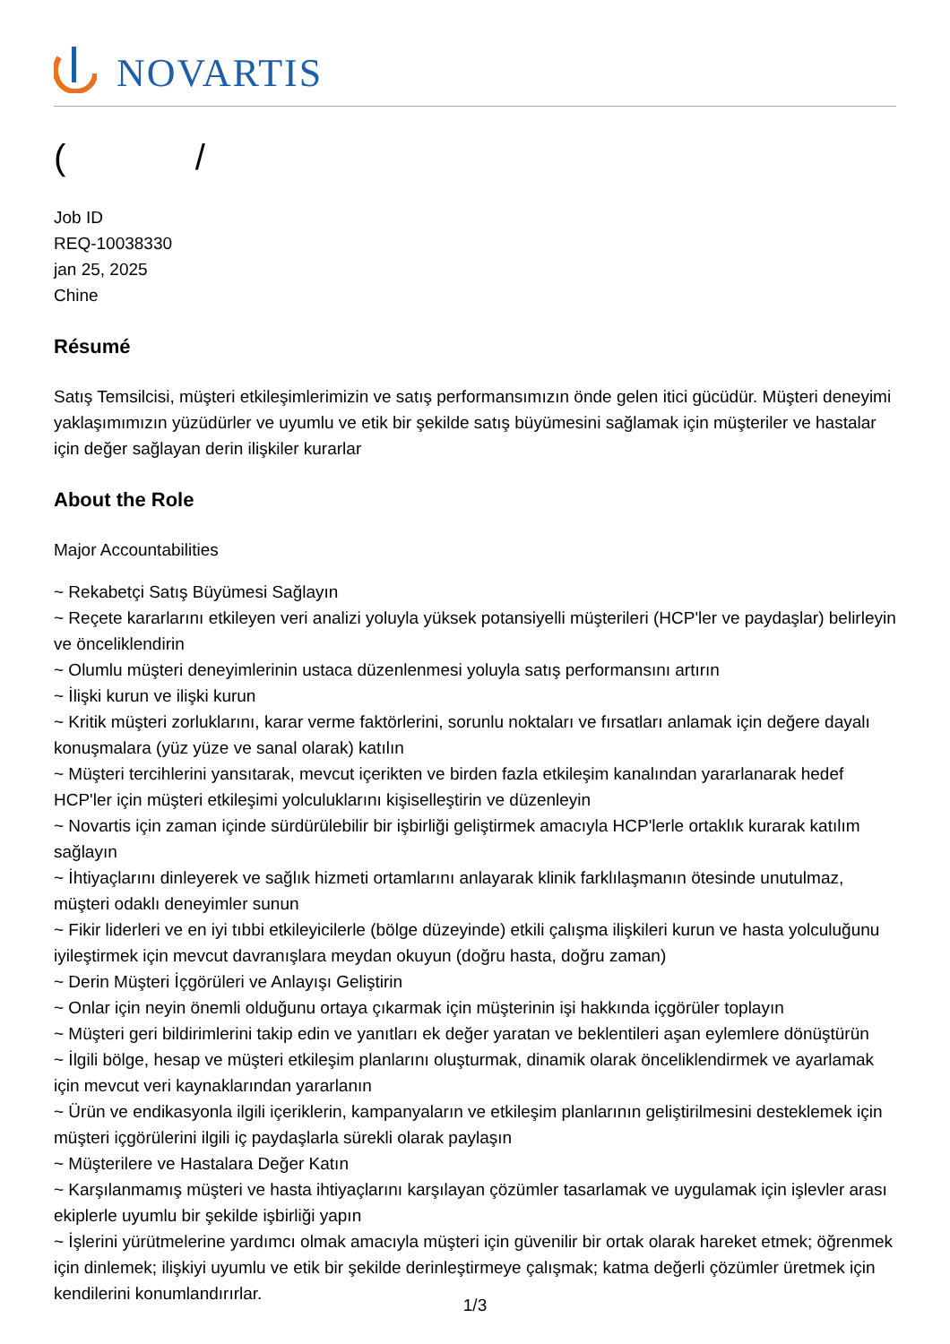NOVARTIS
( /
Job ID
REQ-10038330
jan 25, 2025
Chine
Résumé
Satış Temsilcisi, müşteri etkileşimlerimizin ve satış performansımızın önde gelen itici gücüdür. Müşteri deneyimi yaklaşımımızın yüzüdürler ve uyumlu ve etik bir şekilde satış büyümesini sağlamak için müşteriler ve hastalar için değer sağlayan derin ilişkiler kurarlar
About the Role
Major Accountabilities
~ Rekabetçi Satış Büyümesi Sağlayın
~ Reçete kararlarını etkileyen veri analizi yoluyla yüksek potansiyelli müşterileri (HCP'ler ve paydaşlar) belirleyin ve önceliklendirin
~ Olumlu müşteri deneyimlerinin ustaca düzenlenmesi yoluyla satış performansını artırın
~ İlişki kurun ve ilişki kurun
~ Kritik müşteri zorluklarını, karar verme faktörlerini, sorunlu noktaları ve fırsatları anlamak için değere dayalı konuşmalara (yüz yüze ve sanal olarak) katılın
~ Müşteri tercihlerini yansıtarak, mevcut içerikten ve birden fazla etkileşim kanalından yararlanarak hedef HCP'ler için müşteri etkileşimi yolculuklarını kişiselleştirin ve düzenleyin
~ Novartis için zaman içinde sürdürülebilir bir işbirliği geliştirmek amacıyla HCP'lerle ortaklık kurarak katılım sağlayın
~ İhtiyaçlarını dinleyerek ve sağlık hizmeti ortamlarını anlayarak klinik farklılaşmanın ötesinde unutulmaz, müşteri odaklı deneyimler sunun
~ Fikir liderleri ve en iyi tıbbi etkileyicilerle (bölge düzeyinde) etkili çalışma ilişkileri kurun ve hasta yolculuğunu iyileştirmek için mevcut davranışlara meydan okuyun (doğru hasta, doğru zaman)
~ Derin Müşteri İçgörüleri ve Anlayışı Geliştirin
~ Onlar için neyin önemli olduğunu ortaya çıkarmak için müşterinin işi hakkında içgörüler toplayın
~ Müşteri geri bildirimlerini takip edin ve yanıtları ek değer yaratan ve beklentileri aşan eylemlere dönüştürün
~ İlgili bölge, hesap ve müşteri etkileşim planlarını oluşturmak, dinamik olarak önceliklendirmek ve ayarlamak için mevcut veri kaynaklarından yararlanın
~ Ürün ve endikasyonla ilgili içeriklerin, kampanyaların ve etkileşim planlarının geliştirilmesini desteklemek için müşteri içgörülerini ilgili iç paydaşlarla sürekli olarak paylaşın
~ Müşterilere ve Hastalara Değer Katın
~ Karşılanmamış müşteri ve hasta ihtiyaçlarını karşılayan çözümler tasarlamak ve uygulamak için işlevler arası ekiplerle uyumlu bir şekilde işbirliği yapın
~ İşlerini yürütmelerine yardımcı olmak amacıyla müşteri için güvenilir bir ortak olarak hareket etmek; öğrenmek için dinlemek; ilişkiyi uyumlu ve etik bir şekilde derinleştirmeye çalışmak; katma değerli çözümler üretmek için kendilerini konumlandırırlar.
1/3